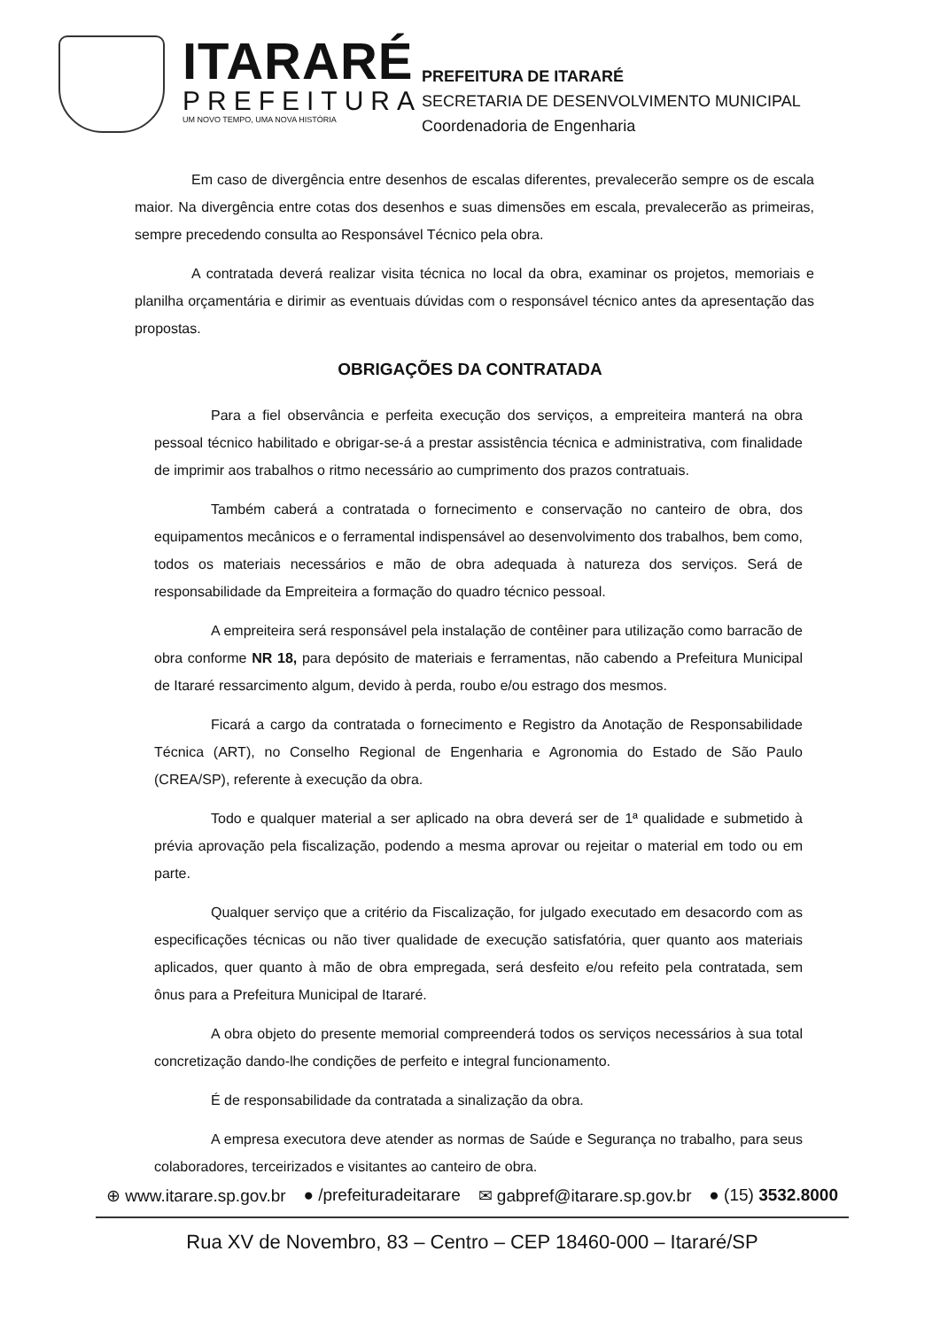ITARARÉ
PREFEITURA
UM NOVO TEMPO, UMA NOVA HISTÓRIA
PREFEITURA DE ITARARÉ
SECRETARIA DE DESENVOLVIMENTO MUNICIPAL
Coordenadoria de Engenharia
Em caso de divergência entre desenhos de escalas diferentes, prevalecerão sempre os de escala maior. Na divergência entre cotas dos desenhos e suas dimensões em escala, prevalecerão as primeiras, sempre precedendo consulta ao Responsável Técnico pela obra.
A contratada deverá realizar visita técnica no local da obra, examinar os projetos, memoriais e planilha orçamentária e dirimir as eventuais dúvidas com o responsável técnico antes da apresentação das propostas.
OBRIGAÇÕES DA CONTRATADA
Para a fiel observância e perfeita execução dos serviços, a empreiteira manterá na obra pessoal técnico habilitado e obrigar-se-á a prestar assistência técnica e administrativa, com finalidade de imprimir aos trabalhos o ritmo necessário ao cumprimento dos prazos contratuais.
Também caberá a contratada o fornecimento e conservação no canteiro de obra, dos equipamentos mecânicos e o ferramental indispensável ao desenvolvimento dos trabalhos, bem como, todos os materiais necessários e mão de obra adequada à natureza dos serviços. Será de responsabilidade da Empreiteira a formação do quadro técnico pessoal.
A empreiteira será responsável pela instalação de contêiner para utilização como barracão de obra conforme NR 18, para depósito de materiais e ferramentas, não cabendo a Prefeitura Municipal de Itararé ressarcimento algum, devido à perda, roubo e/ou estrago dos mesmos.
Ficará a cargo da contratada o fornecimento e Registro da Anotação de Responsabilidade Técnica (ART), no Conselho Regional de Engenharia e Agronomia do Estado de São Paulo (CREA/SP), referente à execução da obra.
Todo e qualquer material a ser aplicado na obra deverá ser de 1ª qualidade e submetido à prévia aprovação pela fiscalização, podendo a mesma aprovar ou rejeitar o material em todo ou em parte.
Qualquer serviço que a critério da Fiscalização, for julgado executado em desacordo com as especificações técnicas ou não tiver qualidade de execução satisfatória, quer quanto aos materiais aplicados, quer quanto à mão de obra empregada, será desfeito e/ou refeito pela contratada, sem ônus para a Prefeitura Municipal de Itararé.
A obra objeto do presente memorial compreenderá todos os serviços necessários à sua total concretização dando-lhe condições de perfeito e integral funcionamento.
É de responsabilidade da contratada a sinalização da obra.
A empresa executora deve atender as normas de Saúde e Segurança no trabalho, para seus colaboradores, terceirizados e visitantes ao canteiro de obra.
⊕ www.itarare.sp.gov.br ● /prefeituradeitarare ✉ gabpref@itarare.sp.gov.br ● (15) 3532.8000
Rua XV de Novembro, 83 – Centro – CEP 18460-000 – Itararé/SP